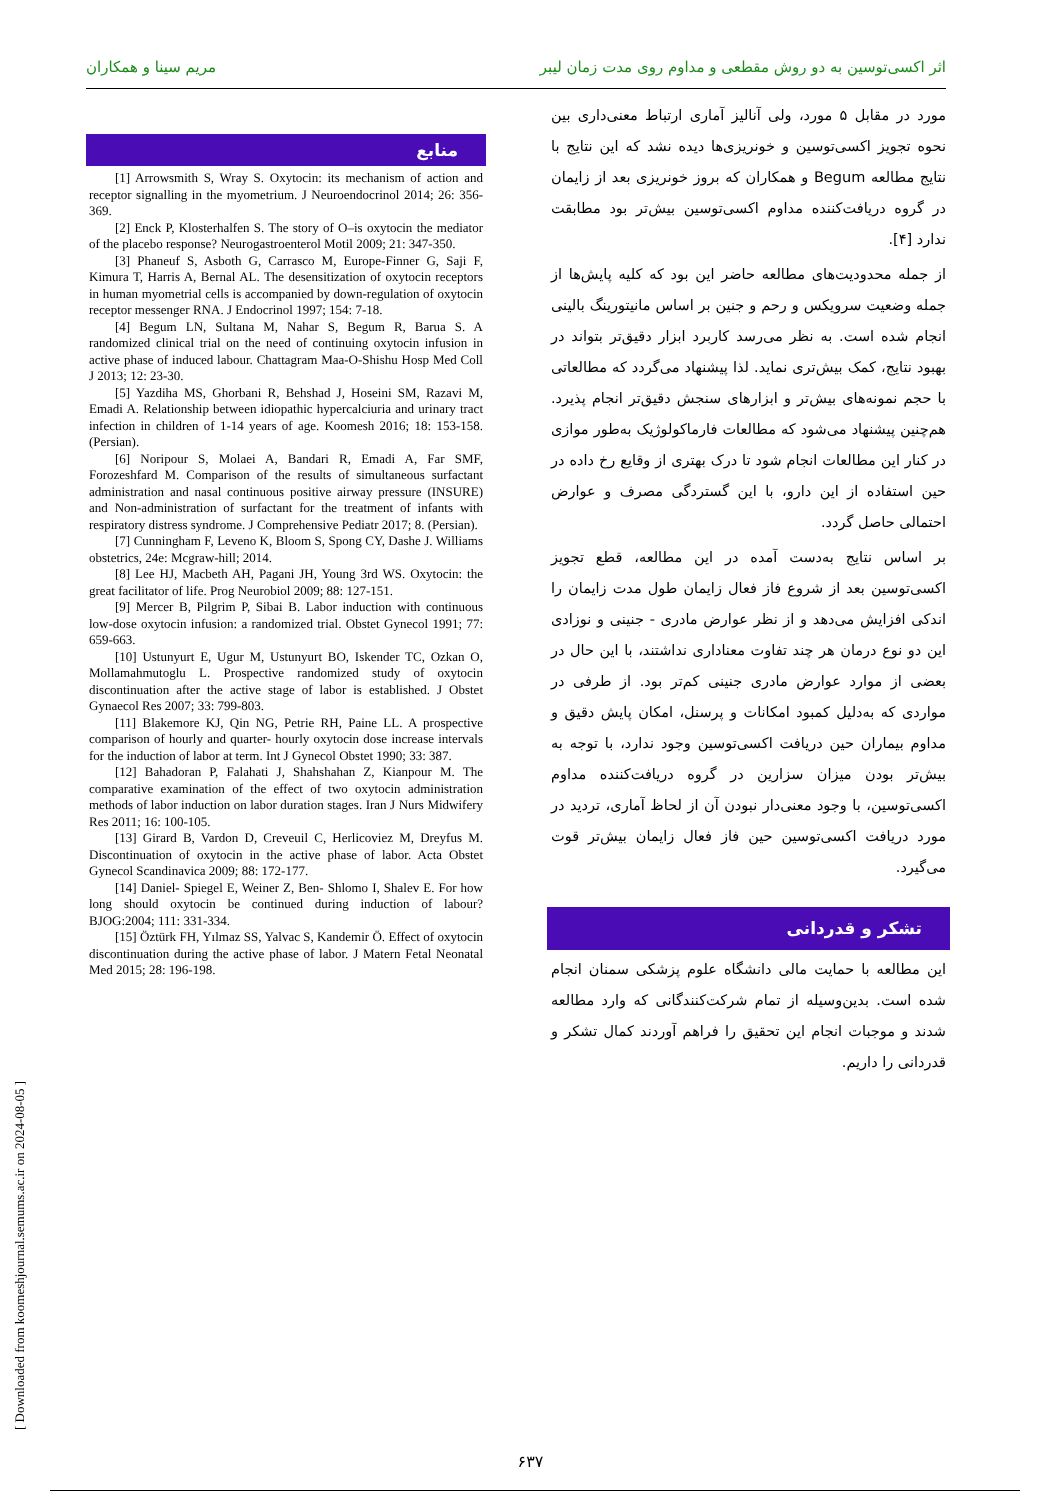اثر اکسی‌توسین به دو روش مقطعی و مداوم روی مدت زمان لیبر مریم سینا و همکاران
مورد در مقابل ۵ مورد، ولی آنالیز آماری ارتباط معنی‌داری بین نحوه تجویز اکسی‌توسین و خونریزی‌ها دیده نشد که این نتایج با نتایج مطالعه Begum و همکاران که بروز خونریزی بعد از زایمان در گروه دریافت‌کننده مداوم اکسی‌توسین بیش‌تر بود مطابقت ندارد [۴].
از جمله محدودیت‌های مطالعه حاضر این بود که کلیه پایش‌ها از جمله وضعیت سرویکس و رحم و جنین بر اساس مانیتورینگ بالینی انجام شده است. به نظر می‌رسد کاربرد ابزار دقیق‌تر بتواند در بهبود نتایج، کمک بیش‌تری نماید. لذا پیشنهاد می‌گردد که مطالعاتی با حجم نمونه‌های بیش‌تر و ابزارهای سنجش دقیق‌تر انجام پذیرد. هم‌چنین پیشنهاد می‌شود که مطالعات فارماکولوژیک به‌طور موازی در کنار این مطالعات انجام شود تا درک بهتری از وقایع رخ داده در حین استفاده از این دارو، با این گستردگی مصرف و عوارض احتمالی حاصل گردد.
بر اساس نتایج به‌دست آمده در این مطالعه، قطع تجویز اکسی‌توسین بعد از شروع فاز فعال زایمان طول مدت زایمان را اندکی افزایش می‌دهد و از نظر عوارض مادری - جنینی و نوزادی این دو نوع درمان هر چند تفاوت معناداری نداشتند، با این حال در بعضی از موارد عوارض مادری جنینی کم‌تر بود. از طرفی در مواردی که به‌دلیل کمبود امکانات و پرسنل، امکان پایش دقیق و مداوم بیماران حین دریافت اکسی‌توسین وجود ندارد، با توجه به بیش‌تر بودن میزان سزارین در گروه دریافت‌کننده مداوم اکسی‌توسین، با وجود معنی‌دار نبودن آن از لحاظ آماری، تردید در مورد دریافت اکسی‌توسین حین فاز فعال زایمان بیش‌تر قوت می‌گیرد.
تشکر و قدردانی
این مطالعه با حمایت مالی دانشگاه علوم پزشکی سمنان انجام شده است. بدین‌وسیله از تمام شرکت‌کنندگانی که وارد مطالعه شدند و موجبات انجام این تحقیق را فراهم آوردند کمال تشکر و قدردانی را داریم.
منابع
[1] Arrowsmith S, Wray S. Oxytocin: its mechanism of action and receptor signalling in the myometrium. J Neuroendocrinol 2014; 26: 356-369.
[2] Enck P, Klosterhalfen S. The story of O–is oxytocin the mediator of the placebo response? Neurogastroenterol Motil 2009; 21: 347-350.
[3] Phaneuf S, Asboth G, Carrasco M, Europe-Finner G, Saji F, Kimura T, Harris A, Bernal AL. The desensitization of oxytocin receptors in human myometrial cells is accompanied by down-regulation of oxytocin receptor messenger RNA. J Endocrinol 1997; 154: 7-18.
[4] Begum LN, Sultana M, Nahar S, Begum R, Barua S. A randomized clinical trial on the need of continuing oxytocin infusion in active phase of induced labour. Chattagram Maa-O-Shishu Hosp Med Coll J 2013; 12: 23-30.
[5] Yazdiha MS, Ghorbani R, Behshad J, Hoseini SM, Razavi M, Emadi A. Relationship between idiopathic hypercalciuria and urinary tract infection in children of 1-14 years of age. Koomesh 2016; 18: 153-158. (Persian).
[6] Noripour S, Molaei A, Bandari R, Emadi A, Far SMF, Forozeshfard M. Comparison of the results of simultaneous surfactant administration and nasal continuous positive airway pressure (INSURE) and Non-administration of surfactant for the treatment of infants with respiratory distress syndrome. J Comprehensive Pediatr 2017; 8. (Persian).
[7] Cunningham F, Leveno K, Bloom S, Spong CY, Dashe J. Williams obstetrics, 24e: Mcgraw-hill; 2014.
[8] Lee HJ, Macbeth AH, Pagani JH, Young 3rd WS. Oxytocin: the great facilitator of life. Prog Neurobiol 2009; 88: 127-151.
[9] Mercer B, Pilgrim P, Sibai B. Labor induction with continuous low-dose oxytocin infusion: a randomized trial. Obstet Gynecol 1991; 77: 659-663.
[10] Ustunyurt E, Ugur M, Ustunyurt BO, Iskender TC, Ozkan O, Mollamahmutoglu L. Prospective randomized study of oxytocin discontinuation after the active stage of labor is established. J Obstet Gynaecol Res 2007; 33: 799-803.
[11] Blakemore KJ, Qin NG, Petrie RH, Paine LL. A prospective comparison of hourly and quarter- hourly oxytocin dose increase intervals for the induction of labor at term. Int J Gynecol Obstet 1990; 33: 387.
[12] Bahadoran P, Falahati J, Shahshahan Z, Kianpour M. The comparative examination of the effect of two oxytocin administration methods of labor induction on labor duration stages. Iran J Nurs Midwifery Res 2011; 16: 100-105.
[13] Girard B, Vardon D, Creveuil C, Herlicoviez M, Dreyfus M. Discontinuation of oxytocin in the active phase of labor. Acta Obstet Gynecol Scandinavica 2009; 88: 172-177.
[14] Daniel- Spiegel E, Weiner Z, Ben- Shlomo I, Shalev E. For how long should oxytocin be continued during induction of labour? BJOG:2004; 111: 331-334.
[15] Öztürk FH, Yılmaz SS, Yalvac S, Kandemir Ö. Effect of oxytocin discontinuation during the active phase of labor. J Matern Fetal Neonatal Med 2015; 28: 196-198.
[ Downloaded from koomeshjournal.semums.ac.ir on 2024-08-05 ]
۶۳۷